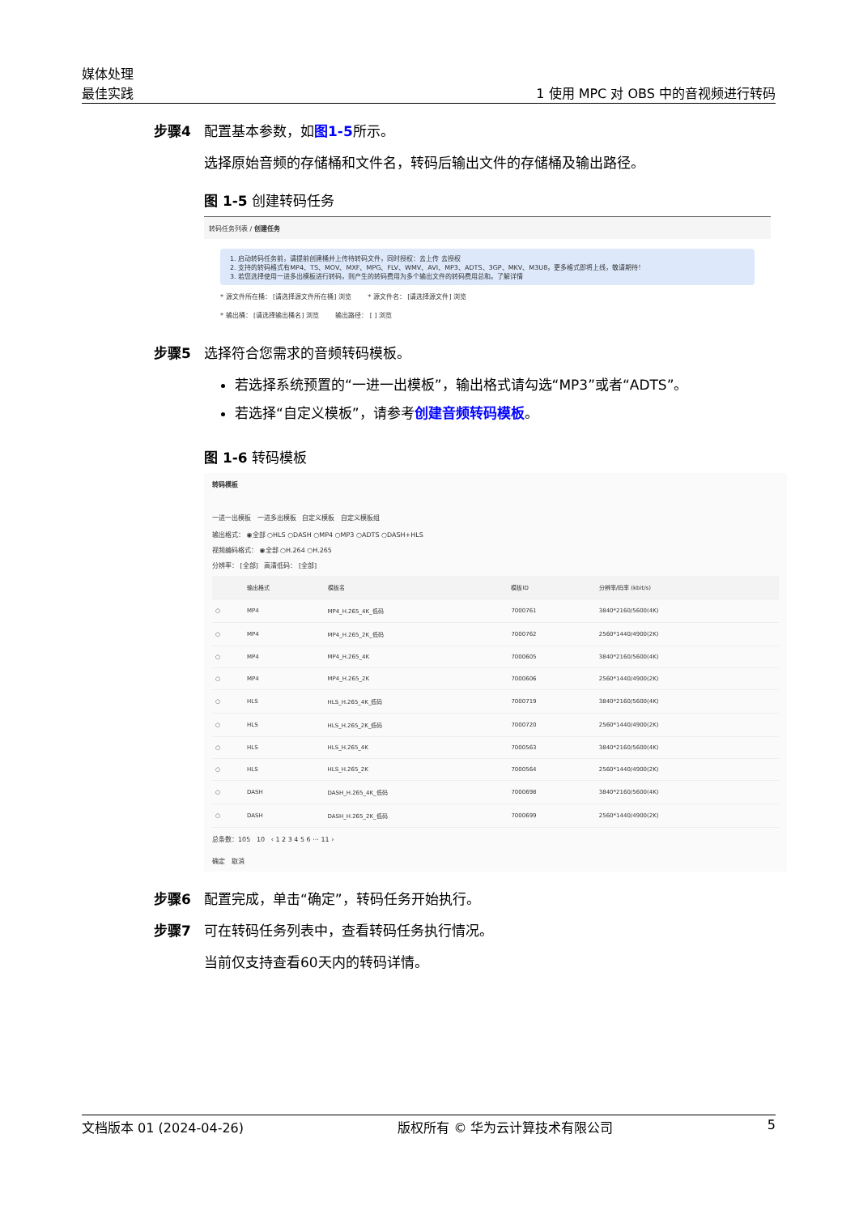媒体处理
最佳实践
1 使用 MPC 对 OBS 中的音视频进行转码
步骤4 配置基本参数，如图1-5所示。
选择原始音频的存储桶和文件名，转码后输出文件的存储桶及输出路径。
图 1-5 创建转码任务
转码任务列表 / 创建任务
1. 启动转码任务前，请提前创建桶并上传待转码文件，同时授权：去上传 去授权
2. 支持的转码格式有MP4、TS、MOV、MXF、MPG、FLV、WMV、AVI、MP3、ADTS、3GP、MKV、M3U8，更多格式即将上线，敬请期待！
3. 若您选择使用一进多出模板进行转码，则产生的转码费用为多个输出文件的转码费用总和。了解详情
* 源文件所在桶： [请选择源文件所在桶] 浏览 * 源文件名： [请选择源文件] 浏览
* 输出桶： [请选择输出桶名] 浏览 输出路径： [ ] 浏览
步骤5 选择符合您需求的音频转码模板。
若选择系统预置的“一进一出模板”，输出格式请勾选“MP3”或者“ADTS”。
若选择“自定义模板”，请参考创建音频转码模板。
图 1-6 转码模板
转码模板
一进一出模板 一进多出模板 自定义模板 自定义模板组
输出格式： ◉全部 ○HLS ○DASH ○MP4 ○MP3 ○ADTS ○DASH+HLS
视频编码格式： ◉全部 ○H.264 ○H.265
分辨率： [全部] 高清低码： [全部]
| | 输出格式 | 模板名 | 模板ID | 分辨率/码率 (kbit/s) |
| --- | --- | --- | --- | --- |
| ○ | MP4 | MP4_H.265_4K_低码 | 7000761 | 3840*2160/5600(4K) |
| ○ | MP4 | MP4_H.265_2K_低码 | 7000762 | 2560*1440/4900(2K) |
| ○ | MP4 | MP4_H.265_4K | 7000605 | 3840*2160/5600(4K) |
| ○ | MP4 | MP4_H.265_2K | 7000606 | 2560*1440/4900(2K) |
| ○ | HLS | HLS_H.265_4K_低码 | 7000719 | 3840*2160/5600(4K) |
| ○ | HLS | HLS_H.265_2K_低码 | 7000720 | 2560*1440/4900(2K) |
| ○ | HLS | HLS_H.265_4K | 7000563 | 3840*2160/5600(4K) |
| ○ | HLS | HLS_H.265_2K | 7000564 | 2560*1440/4900(2K) |
| ○ | DASH | DASH_H.265_4K_低码 | 7000698 | 3840*2160/5600(4K) |
| ○ | DASH | DASH_H.265_2K_低码 | 7000699 | 2560*1440/4900(2K) |
总条数：105 10 ‹ 1 2 3 4 5 6 ··· 11 ›
确定 取消
步骤6 配置完成，单击“确定”，转码任务开始执行。
步骤7 可在转码任务列表中，查看转码任务执行情况。
当前仅支持查看60天内的转码详情。
文档版本 01 (2024-04-26) 版权所有 © 华为云计算技术有限公司 5